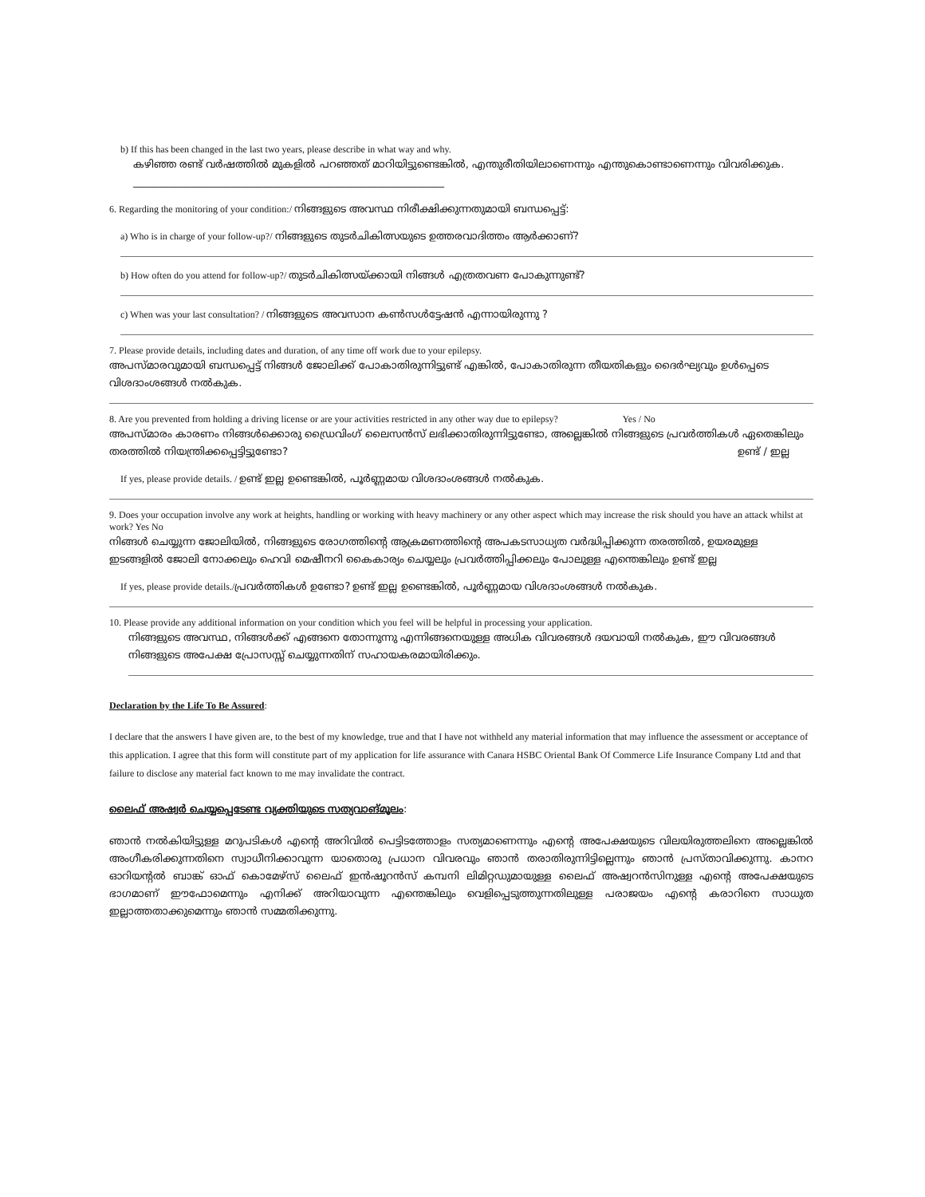b) If this has been changed in the last two years, please describe in what way and why.
കഴിഞ്ഞ രണ്ട് വർഷത്തിൽ മുകളിൽ പറഞ്ഞത് മാറിയിട്ടുണ്ടെങ്കിൽ, എന്തുരീതിയിലാണെന്നും എന്തുകൊണ്ടാണെന്നും വിവരിക്കുക. ____________________________________________________________
6. Regarding the monitoring of your condition:/ നിങ്ങളുടെ അവസ്ഥ നിരീക്ഷിക്കുന്നതുമായി ബന്ധപ്പെട്ട്:
a) Who is in charge of your follow-up?/ നിങ്ങളുടെ തുടർചികിത്സയുടെ ഉത്തരവാദിത്തം ആർക്കാണ്?
b) How often do you attend for follow-up?/ തുടർചികിത്സയ്ക്കായി നിങ്ങൾ എത്രതവണ പോകുന്നുണ്ട്?
c) When was your last consultation? / നിങ്ങളുടെ അവസാന കൺസൾട്ടേഷൻ എന്നായിരുന്നു ?
7. Please provide details, including dates and duration, of any time off work due to your epilepsy.
അപസ്മാരവുമായി ബന്ധപ്പെട്ട് നിങ്ങൾ ജോലിക്ക് പോകാതിരുന്നിട്ടുണ്ട് എങ്കിൽ, പോകാതിരുന്ന തീയതികളും ദൈർഘ്യവും ഉൾപ്പെടെ വിശദാംശങ്ങൾ നൽകുക.
8. Are you prevented from holding a driving license or are your activities restricted in any other way due to epilepsy? Yes / No
അപസ്മാരം കാരണം നിങ്ങൾക്കൊരു ഡ്രൈവിംഗ് ലൈസൻസ് ലഭിക്കാതിരുന്നിട്ടുണ്ടോ, അല്ലെങ്കിൽ നിങ്ങളുടെ പ്രവർത്തികൾ ഏതെങ്കിലും തരത്തിൽ നിയന്ത്രിക്കപ്പെട്ടിട്ടുണ്ടോ? ഉണ്ട് / ഇല്ല
If yes, please provide details. / ഉണ്ട് ഇല്ല ഉണ്ടെങ്കിൽ, പൂർണ്ണമായ വിശദാംശങ്ങൾ നൽകുക.
9. Does your occupation involve any work at heights, handling or working with heavy machinery or any other aspect which may increase the risk should you have an attack whilst at work? Yes No
നിങ്ങൾ ചെയ്യുന്ന ജോലിയിൽ, നിങ്ങളുടെ രോഗത്തിന്റെ ആക്രമണത്തിന്റെ അപകടസാധ്യത വർദ്ധിപ്പിക്കുന്ന തരത്തിൽ, ഉയരമുള്ള ഇടങ്ങളിൽ ജോലി നോക്കലും ഹെവി മെഷീനറി കൈകാര്യം ചെയ്യലും പ്രവർത്തിപ്പിക്കലും പോലുള്ള എന്തെങ്കിലും ഉണ്ട് ഇല്ല
If yes, please provide details./പ്രവർത്തികൾ ഉണ്ടോ? ഉണ്ട് ഇല്ല ഉണ്ടെങ്കിൽ, പൂർണ്ണമായ വിശദാംശങ്ങൾ നൽകുക.
10. Please provide any additional information on your condition which you feel will be helpful in processing your application.
നിങ്ങളുടെ അവസ്ഥ, നിങ്ങൾക്ക് എങ്ങനെ തോന്നുന്നു എന്നിങ്ങനെയുള്ള അധിക വിവരങ്ങൾ ദയവായി നൽകുക, ഈ വിവരങ്ങൾ നിങ്ങളുടെ അപേക്ഷ പ്രോസസ്സ് ചെയ്യുന്നതിന് സഹായകരമായിരിക്കും.
Declaration by the Life To Be Assured:
I declare that the answers I have given are, to the best of my knowledge, true and that I have not withheld any material information that may influence the assessment or acceptance of this application. I agree that this form will constitute part of my application for life assurance with Canara HSBC Oriental Bank Of Commerce Life Insurance Company Ltd and that failure to disclose any material fact known to me may invalidate the contract.
ലൈഫ് അഷ്വർ ചെയ്യപ്പെടേണ്ട വ്യക്തിയുടെ സത്യവാങ്മൂലം:
ഞാൻ നൽകിയിട്ടുള്ള മറുപടികൾ എന്റെ അറിവിൽ പെട്ടിടത്തോളം സത്യമാണെന്നും എന്റെ അപേക്ഷയുടെ വിലയിരുത്തലിനെ അല്ലെങ്കിൽ അംഗീകരിക്കുന്നതിനെ സ്വാധീനിക്കാവുന്ന യാതൊരു പ്രധാന വിവരവും ഞാൻ തരാതിരുന്നിട്ടില്ലെന്നും ഞാൻ പ്രസ്താവിക്കുന്നു. കാനറ ഓറിയന്റൽ ബാങ്ക് ഓഫ് കൊമേഴ്സ് ലൈഫ് ഇൻഷൂറൻസ് കമ്പനി ലിമിറ്റഡുമായുള്ള ലൈഫ് അഷ്വറൻസിനുള്ള എന്റെ അപേക്ഷയുടെ ഭാഗമാണ് ഈഫോമെന്നും എനിക്ക് അറിയാവുന്ന എന്തെങ്കിലും വെളിപ്പെടുത്തുന്നതിലുള്ള പരാജയം എന്റെ കരാറിനെ സാധുത ഇല്ലാത്തതാക്കുമെന്നും ഞാൻ സമ്മതിക്കുന്നു.